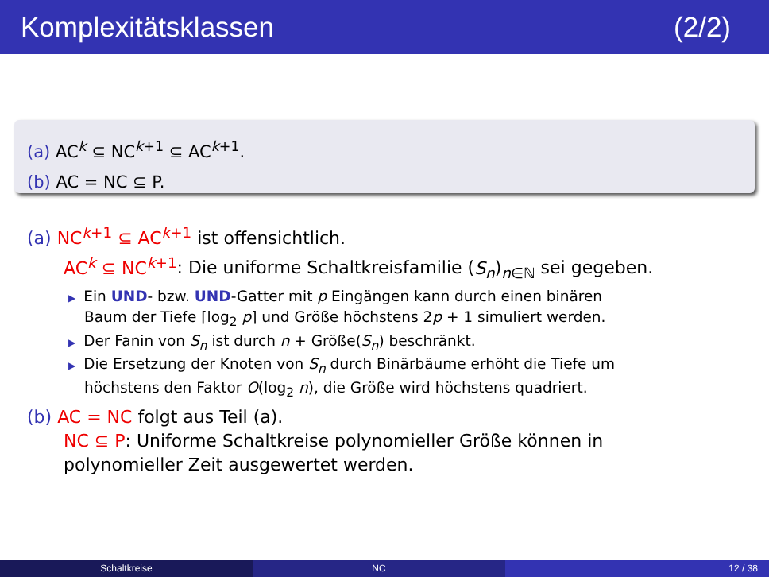Komplexitätsklassen (2/2)
(a) AC<sup>k</sup> ⊆ NC<sup>k+1</sup> ⊆ AC<sup>k+1</sup>.
(b) AC = NC ⊆ P.
(a) NC<sup>k+1</sup> ⊆ AC<sup>k+1</sup> ist offensichtlich.
AC<sup>k</sup> ⊆ NC<sup>k+1</sup>: Die uniforme Schaltkreisfamilie (S<sub>n</sub>)<sub>n∈ℕ</sub> sei gegeben.
▶ Ein UND- bzw. UND-Gatter mit p Eingängen kann durch einen binären
Baum der Tiefe ⌈log<sub>2</sub> p⌉ und Größe höchstens 2p + 1 simuliert werden.
▶ Der Fanin von S<sub>n</sub> ist durch n + Größe(S<sub>n</sub>) beschränkt.
▶ Die Ersetzung der Knoten von S<sub>n</sub> durch Binärbäume erhöht die Tiefe um
höchstens den Faktor O(log<sub>2</sub> n), die Größe wird höchstens quadriert.
(b) AC = NC folgt aus Teil (a).
NC ⊆ P: Uniforme Schaltkreise polynomieller Größe können in
polynomieller Zeit ausgewertet werden.
Schaltkreise NC 12 / 38